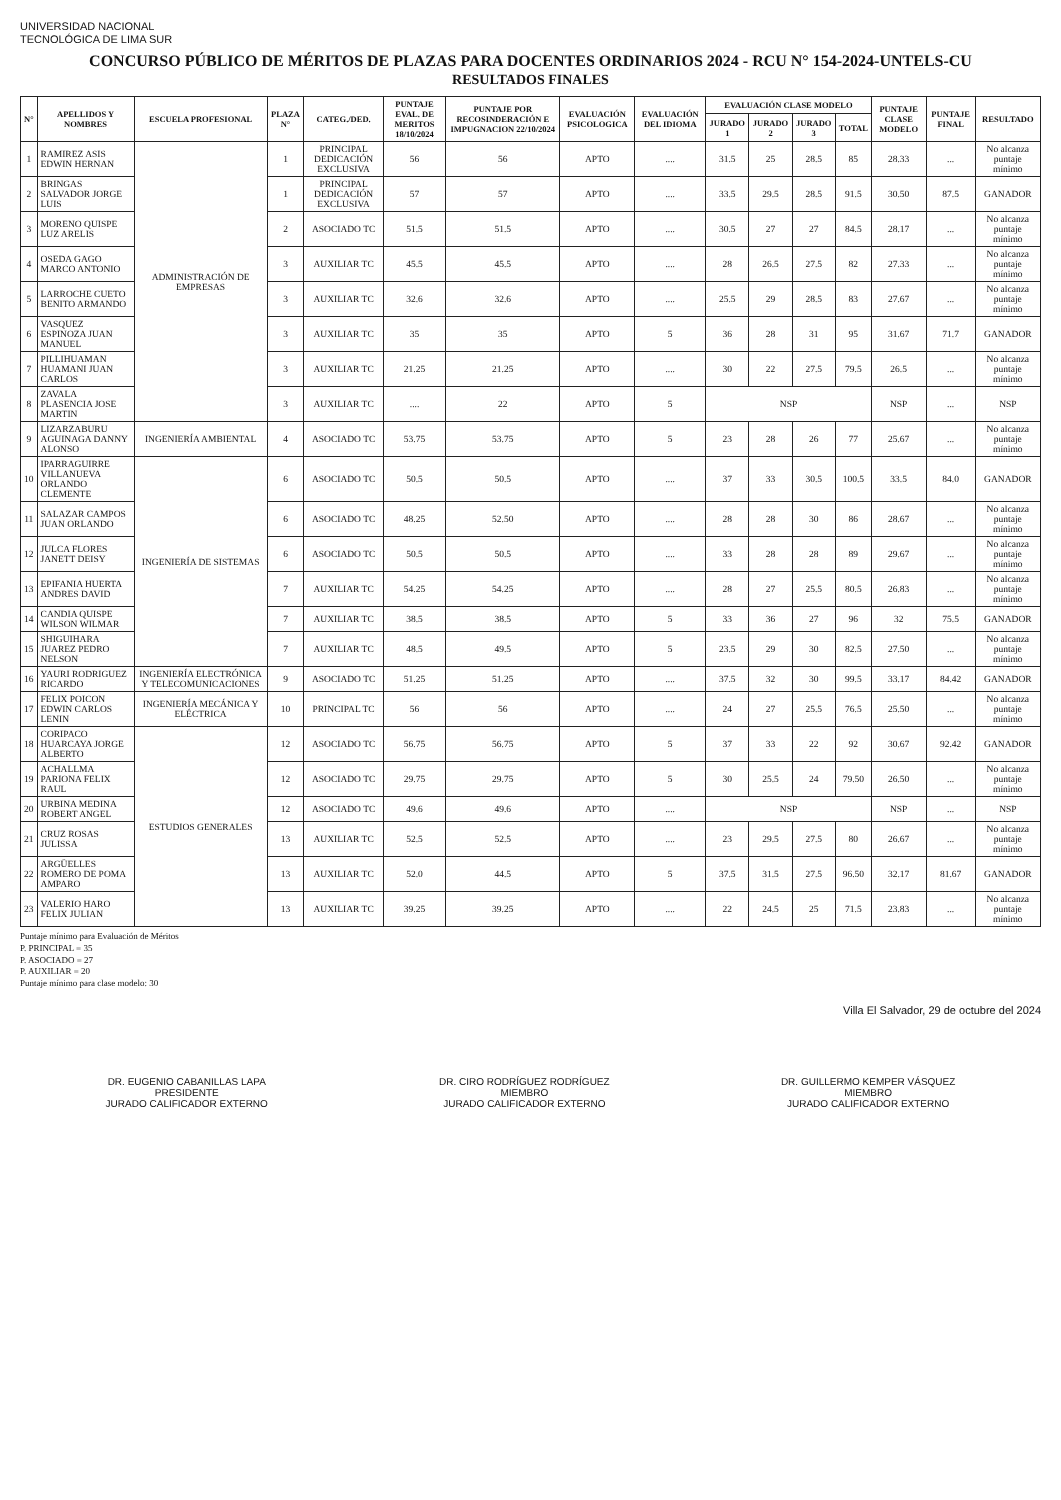UNIVERSIDAD NACIONAL
TECNOLÓGICA DE LIMA SUR
CONCURSO PÚBLICO DE MÉRITOS DE PLAZAS PARA DOCENTES ORDINARIOS 2024 - RCU N° 154-2024-UNTELS-CU
RESULTADOS FINALES
| N° | APELLIDOS Y NOMBRES | ESCUELA PROFESIONAL | PLAZA N° | CATEG./DED. | PUNTAJE EVAL. DE MERITOS 18/10/2024 | PUNTAJE POR RECOSINDERACIÓN E IMPUGNACION 22/10/2024 | EVALUACIÓN PSICOLOGICA | EVALUACIÓN DEL IDIOMA | EVALUACIÓN CLASE MODELO | | | | PUNTAJE CLASE MODELO | PUNTAJE FINAL | RESULTADO |
| --- | --- | --- | --- | --- | --- | --- | --- | --- | --- | --- | --- | --- | --- | --- | --- |
| | | | | | | | | | JURADO 1 | JURADO 2 | JURADO 3 | TOTAL | | | |
| 1 | RAMIREZ ASIS EDWIN HERNAN | ADMINISTRACIÓN DE EMPRESAS | 1 | PRINCIPAL DEDICACIÓN EXCLUSIVA | 56 | 56 | APTO | .... | 31.5 | 25 | 28.5 | 85 | 28.33 | ... | No alcanza puntaje mínimo |
| 2 | BRINGAS SALVADOR JORGE LUIS | | 1 | PRINCIPAL DEDICACIÓN EXCLUSIVA | 57 | 57 | APTO | .... | 33.5 | 29.5 | 28.5 | 91.5 | 30.50 | 87.5 | GANADOR |
| 3 | MORENO QUISPE LUZ ARELIS | | 2 | ASOCIADO TC | 51.5 | 51.5 | APTO | .... | 30.5 | 27 | 27 | 84.5 | 28.17 | ... | No alcanza puntaje mínimo |
| 4 | OSEDA GAGO MARCO ANTONIO | | 3 | AUXILIAR TC | 45.5 | 45.5 | APTO | .... | 28 | 26.5 | 27.5 | 82 | 27.33 | ... | No alcanza puntaje mínimo |
| 5 | LARROCHE CUETO BENITO ARMANDO | | 3 | AUXILIAR TC | 32.6 | 32.6 | APTO | .... | 25.5 | 29 | 28.5 | 83 | 27.67 | ... | No alcanza puntaje mínimo |
| 6 | VASQUEZ ESPINOZA JUAN MANUEL | | 3 | AUXILIAR TC | 35 | 35 | APTO | 5 | 36 | 28 | 31 | 95 | 31.67 | 71.7 | GANADOR |
| 7 | PILLIHUAMAN HUAMANI JUAN CARLOS | | 3 | AUXILIAR TC | 21.25 | 21.25 | APTO | .... | 30 | 22 | 27.5 | 79.5 | 26.5 | ... | No alcanza puntaje mínimo |
| 8 | ZAVALA PLASENCIA JOSE MARTIN | | 3 | AUXILIAR TC | .... | 22 | APTO | 5 | NSP | | | | NSP | ... | NSP |
| 9 | LIZARZABURU AGUINAGA DANNY ALONSO | INGENIERÍA AMBIENTAL | 4 | ASOCIADO TC | 53.75 | 53.75 | APTO | 5 | 23 | 28 | 26 | 77 | 25.67 | ... | No alcanza puntaje mínimo |
| 10 | IPARRAGUIRRE VILLANUEVA ORLANDO CLEMENTE | INGENIERÍA DE SISTEMAS | 6 | ASOCIADO TC | 50.5 | 50.5 | APTO | .... | 37 | 33 | 30.5 | 100.5 | 33.5 | 84.0 | GANADOR |
| 11 | SALAZAR CAMPOS JUAN ORLANDO | | 6 | ASOCIADO TC | 48.25 | 52.50 | APTO | .... | 28 | 28 | 30 | 86 | 28.67 | ... | No alcanza puntaje mínimo |
| 12 | JULCA FLORES JANETT DEISY | | 6 | ASOCIADO TC | 50.5 | 50.5 | APTO | .... | 33 | 28 | 28 | 89 | 29.67 | ... | No alcanza puntaje mínimo |
| 13 | EPIFANIA HUERTA ANDRES DAVID | | 7 | AUXILIAR TC | 54.25 | 54.25 | APTO | .... | 28 | 27 | 25.5 | 80.5 | 26.83 | ... | No alcanza puntaje mínimo |
| 14 | CANDIA QUISPE WILSON WILMAR | | 7 | AUXILIAR TC | 38.5 | 38.5 | APTO | 5 | 33 | 36 | 27 | 96 | 32 | 75.5 | GANADOR |
| 15 | SHIGUIHARA JUAREZ PEDRO NELSON | | 7 | AUXILIAR TC | 48.5 | 49.5 | APTO | 5 | 23.5 | 29 | 30 | 82.5 | 27.50 | ... | No alcanza puntaje mínimo |
| 16 | YAURI RODRIGUEZ RICARDO | INGENIERÍA ELECTRÓNICA Y TELECOMUNICACIONES | 9 | ASOCIADO TC | 51.25 | 51.25 | APTO | .... | 37.5 | 32 | 30 | 99.5 | 33.17 | 84.42 | GANADOR |
| 17 | FELIX POICON EDWIN CARLOS LENIN | INGENIERÍA MECÁNICA Y ELÉCTRICA | 10 | PRINCIPAL TC | 56 | 56 | APTO | .... | 24 | 27 | 25.5 | 76.5 | 25.50 | ... | No alcanza puntaje mínimo |
| 18 | CORIPACO HUARCAYA JORGE ALBERTO | ESTUDIOS GENERALES | 12 | ASOCIADO TC | 56.75 | 56.75 | APTO | 5 | 37 | 33 | 22 | 92 | 30.67 | 92.42 | GANADOR |
| 19 | ACHALLMA PARIONA FELIX RAUL | | 12 | ASOCIADO TC | 29.75 | 29.75 | APTO | 5 | 30 | 25.5 | 24 | 79.50 | 26.50 | ... | No alcanza puntaje mínimo |
| 20 | URBINA MEDINA ROBERT ANGEL | | 12 | ASOCIADO TC | 49.6 | 49.6 | APTO | .... | NSP | | | | NSP | ... | NSP |
| 21 | CRUZ ROSAS JULISSA | | 13 | AUXILIAR TC | 52.5 | 52.5 | APTO | .... | 23 | 29.5 | 27.5 | 80 | 26.67 | ... | No alcanza puntaje mínimo |
| 22 | ARGÜELLES ROMERO DE POMA AMPARO | | 13 | AUXILIAR TC | 52.0 | 44.5 | APTO | 5 | 37.5 | 31.5 | 27.5 | 96.50 | 32.17 | 81.67 | GANADOR |
| 23 | VALERIO HARO FELIX JULIAN | | 13 | AUXILIAR TC | 39.25 | 39.25 | APTO | .... | 22 | 24.5 | 25 | 71.5 | 23.83 | ... | No alcanza puntaje mínimo |
Puntaje mínimo para Evaluación de Méritos
P. PRINCIPAL = 35
P. ASOCIADO = 27
P. AUXILIAR = 20
Puntaje mínimo para clase modelo: 30
Villa El Salvador, 29 de octubre del 2024
DR. EUGENIO CABANILLAS LAPA
PRESIDENTE
JURADO CALIFICADOR EXTERNO
DR. CIRO RODRÍGUEZ RODRÍGUEZ
MIEMBRO
JURADO CALIFICADOR EXTERNO
DR. GUILLERMO KEMPER VÁSQUEZ
MIEMBRO
JURADO CALIFICADOR EXTERNO